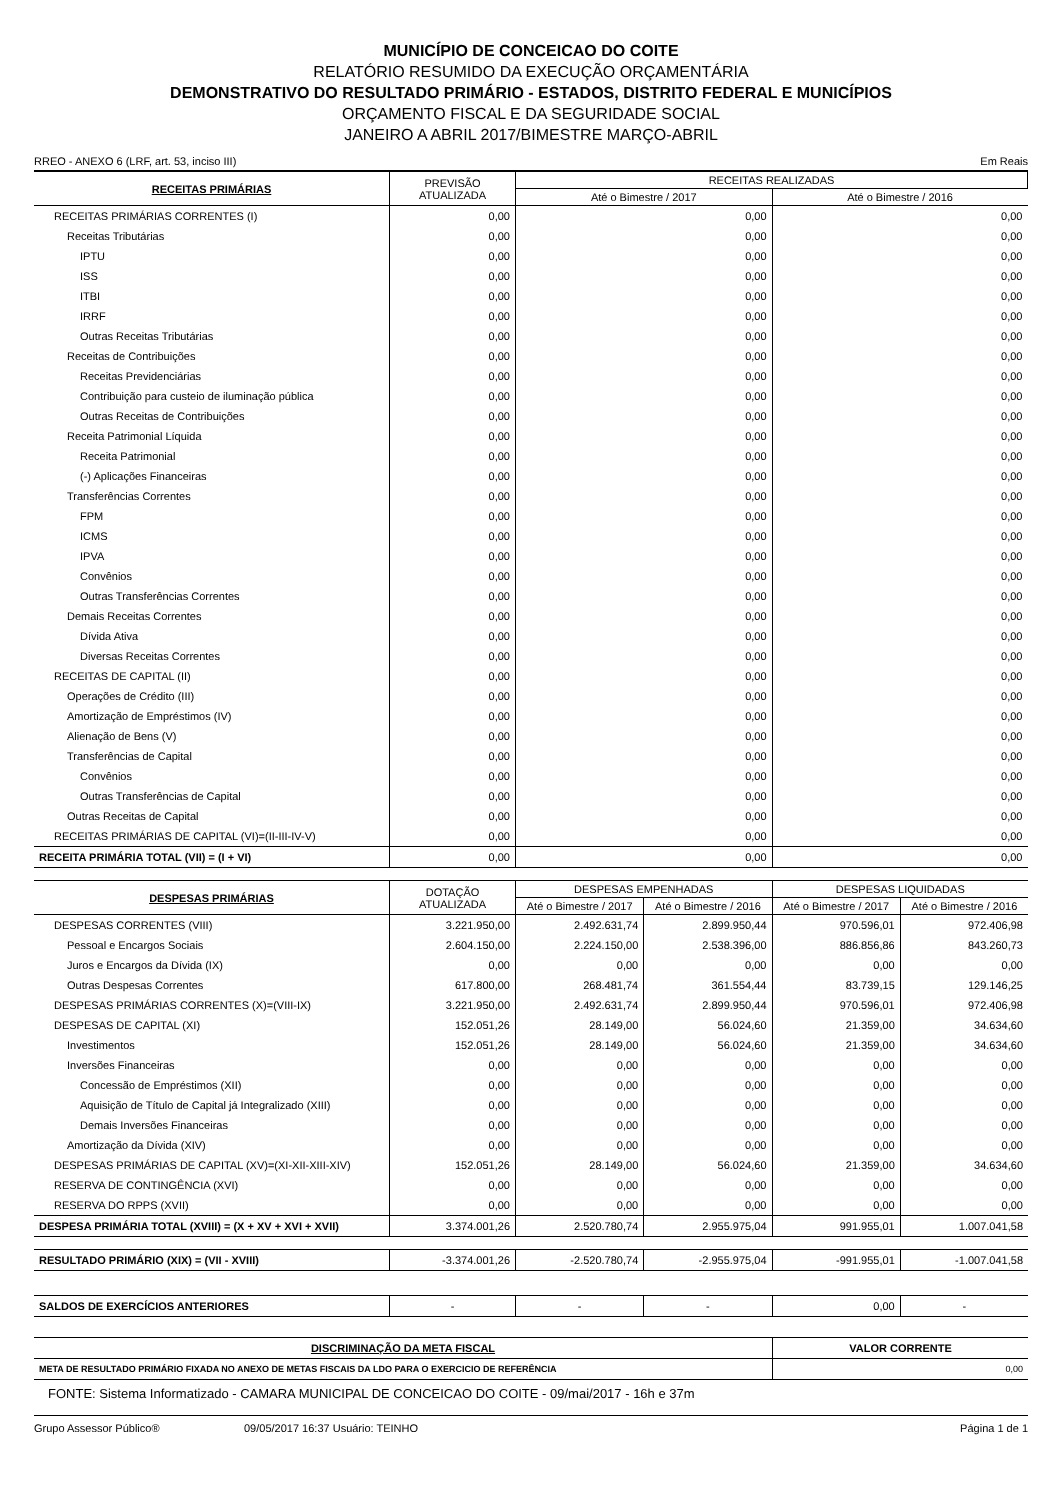MUNICÍPIO DE CONCEICAO DO COITE
RELATÓRIO RESUMIDO DA EXECUÇÃO ORÇAMENTÁRIA
DEMONSTRATIVO DO RESULTADO PRIMÁRIO - ESTADOS, DISTRITO FEDERAL E MUNICÍPIOS
ORÇAMENTO FISCAL E DA SEGURIDADE SOCIAL
JANEIRO A ABRIL 2017/BIMESTRE MARÇO-ABRIL
RREO - ANEXO 6 (LRF, art. 53, inciso III) Em Reais
| RECEITAS PRIMÁRIAS | PREVISÃO ATUALIZADA | RECEITAS REALIZADAS | |
| --- | --- | --- | --- |
| | | Até o Bimestre / 2017 | Até o Bimestre / 2016 |
| RECEITAS PRIMÁRIAS CORRENTES (I) | 0,00 | 0,00 | 0,00 |
| Receitas Tributárias | 0,00 | 0,00 | 0,00 |
| IPTU | 0,00 | 0,00 | 0,00 |
| ISS | 0,00 | 0,00 | 0,00 |
| ITBI | 0,00 | 0,00 | 0,00 |
| IRRF | 0,00 | 0,00 | 0,00 |
| Outras Receitas Tributárias | 0,00 | 0,00 | 0,00 |
| Receitas de Contribuições | 0,00 | 0,00 | 0,00 |
| Receitas Previdenciárias | 0,00 | 0,00 | 0,00 |
| Contribuição para custeio de iluminação pública | 0,00 | 0,00 | 0,00 |
| Outras Receitas de Contribuições | 0,00 | 0,00 | 0,00 |
| Receita Patrimonial Líquida | 0,00 | 0,00 | 0,00 |
| Receita Patrimonial | 0,00 | 0,00 | 0,00 |
| (-) Aplicações Financeiras | 0,00 | 0,00 | 0,00 |
| Transferências Correntes | 0,00 | 0,00 | 0,00 |
| FPM | 0,00 | 0,00 | 0,00 |
| ICMS | 0,00 | 0,00 | 0,00 |
| IPVA | 0,00 | 0,00 | 0,00 |
| Convênios | 0,00 | 0,00 | 0,00 |
| Outras Transferências Correntes | 0,00 | 0,00 | 0,00 |
| Demais Receitas Correntes | 0,00 | 0,00 | 0,00 |
| Dívida Ativa | 0,00 | 0,00 | 0,00 |
| Diversas Receitas Correntes | 0,00 | 0,00 | 0,00 |
| RECEITAS DE CAPITAL (II) | 0,00 | 0,00 | 0,00 |
| Operações de Crédito (III) | 0,00 | 0,00 | 0,00 |
| Amortização de Empréstimos (IV) | 0,00 | 0,00 | 0,00 |
| Alienação de Bens (V) | 0,00 | 0,00 | 0,00 |
| Transferências de Capital | 0,00 | 0,00 | 0,00 |
| Convênios | 0,00 | 0,00 | 0,00 |
| Outras Transferências de Capital | 0,00 | 0,00 | 0,00 |
| Outras Receitas de Capital | 0,00 | 0,00 | 0,00 |
| RECEITAS PRIMÁRIAS DE CAPITAL (VI)=(II-III-IV-V) | 0,00 | 0,00 | 0,00 |
| RECEITA PRIMÁRIA TOTAL (VII) = (I + VI) | 0,00 | 0,00 | 0,00 |
| DESPESAS PRIMÁRIAS | DOTAÇÃO ATUALIZADA | DESPESAS EMPENHADAS | | DESPESAS LIQUIDADAS | |
| --- | --- | --- | --- | --- | --- |
| | | Até o Bimestre / 2017 | Até o Bimestre / 2016 | Até o Bimestre / 2017 | Até o Bimestre / 2016 |
| DESPESAS CORRENTES (VIII) | 3.221.950,00 | 2.492.631,74 | 2.899.950,44 | 970.596,01 | 972.406,98 |
| Pessoal e Encargos Sociais | 2.604.150,00 | 2.224.150,00 | 2.538.396,00 | 886.856,86 | 843.260,73 |
| Juros e Encargos da Dívida (IX) | 0,00 | 0,00 | 0,00 | 0,00 | 0,00 |
| Outras Despesas Correntes | 617.800,00 | 268.481,74 | 361.554,44 | 83.739,15 | 129.146,25 |
| DESPESAS PRIMÁRIAS CORRENTES (X)=(VIII-IX) | 3.221.950,00 | 2.492.631,74 | 2.899.950,44 | 970.596,01 | 972.406,98 |
| DESPESAS DE CAPITAL (XI) | 152.051,26 | 28.149,00 | 56.024,60 | 21.359,00 | 34.634,60 |
| Investimentos | 152.051,26 | 28.149,00 | 56.024,60 | 21.359,00 | 34.634,60 |
| Inversões Financeiras | 0,00 | 0,00 | 0,00 | 0,00 | 0,00 |
| Concessão de Empréstimos (XII) | 0,00 | 0,00 | 0,00 | 0,00 | 0,00 |
| Aquisição de Título de Capital já Integralizado (XIII) | 0,00 | 0,00 | 0,00 | 0,00 | 0,00 |
| Demais Inversões Financeiras | 0,00 | 0,00 | 0,00 | 0,00 | 0,00 |
| Amortização da Dívida (XIV) | 0,00 | 0,00 | 0,00 | 0,00 | 0,00 |
| DESPESAS PRIMÁRIAS DE CAPITAL (XV)=(XI-XII-XIII-XIV) | 152.051,26 | 28.149,00 | 56.024,60 | 21.359,00 | 34.634,60 |
| RESERVA DE CONTINGÊNCIA (XVI) | 0,00 | 0,00 | 0,00 | 0,00 | 0,00 |
| RESERVA DO RPPS (XVII) | 0,00 | 0,00 | 0,00 | 0,00 | 0,00 |
| DESPESA PRIMÁRIA TOTAL (XVIII) = (X + XV + XVI + XVII) | 3.374.001,26 | 2.520.780,74 | 2.955.975,04 | 991.955,01 | 1.007.041,58 |
| RESULTADO PRIMÁRIO (XIX) = (VII - XVIII) | -3.374.001,26 | -2.520.780,74 | -2.955.975,04 | -991.955,01 | -1.007.041,58 |
| SALDOS DE EXERCÍCIOS ANTERIORES | - | - | - | 0,00 | - |
| DISCRIMINAÇÃO DA META FISCAL | VALOR CORRENTE |
| META DE RESULTADO PRIMÁRIO FIXADA NO ANEXO DE METAS FISCAIS DA LDO PARA O EXERCICIO DE REFERÊNCIA | 0,00 |
FONTE: Sistema Informatizado - CAMARA MUNICIPAL DE CONCEICAO DO COITE - 09/mai/2017 - 16h e 37m
Grupo Assessor Público® 09/05/2017 16:37 Usuário: TEINHO Página 1 de 1